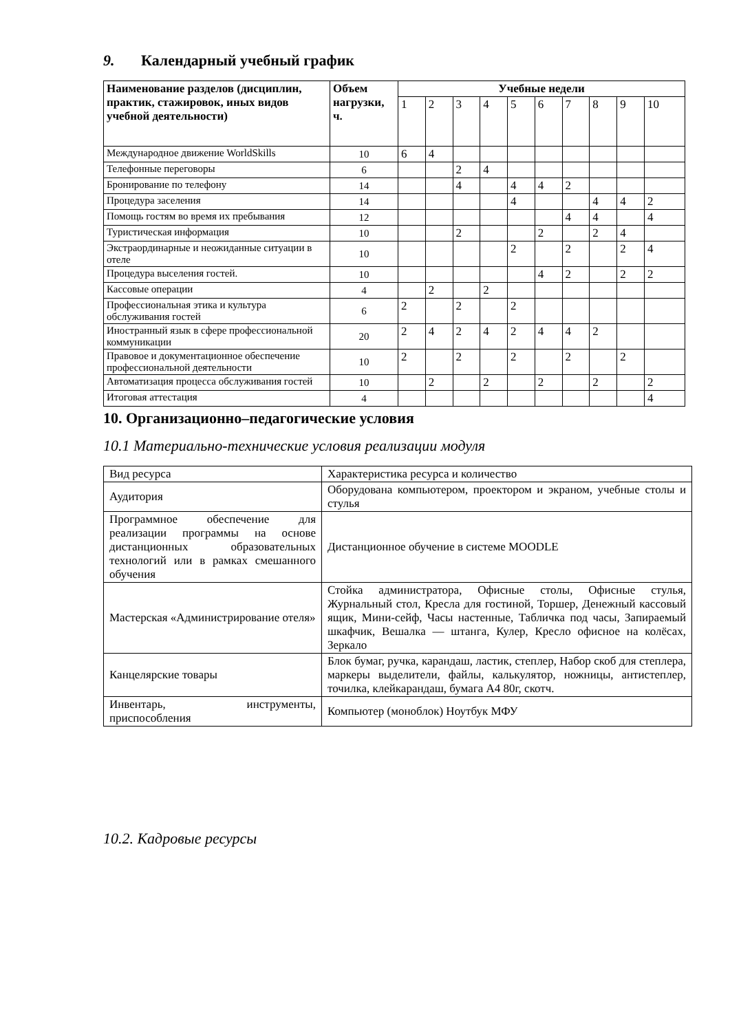9. Календарный учебный график
| Наименование разделов (дисциплин, практик, стажировок, иных видов учебной деятельности) | Объем нагрузки, ч. | Учебные недели | | | | | | | | | |
| --- | --- | --- | --- | --- | --- | --- | --- | --- | --- | --- | --- |
| | | 1 | 2 | 3 | 4 | 5 | 6 | 7 | 8 | 9 | 10 |
| Международное движение WorldSkills | 10 | 6 | 4 | | | | | | | | |
| Телефонные переговоры | 6 | | | 2 | 4 | | | | | | |
| Бронирование по телефону | 14 | | | 4 | | 4 | 4 | 2 | | | |
| Процедура заселения | 14 | | | | | 4 | | | 4 | 4 | 2 |
| Помощь гостям во время их пребывания | 12 | | | | | | | 4 | 4 | | 4 |
| Туристическая информация | 10 | | | 2 | | | 2 | | 2 | 4 | |
| Экстраординарные и неожиданные ситуации в отеле | 10 | | | | | 2 | | 2 | | 2 | 4 |
| Процедура выселения гостей. | 10 | | | | | | 4 | 2 | | 2 | 2 |
| Кассовые операции | 4 | | 2 | | 2 | | | | | | |
| Профессиональная этика и культура обслуживания гостей | 6 | 2 | | 2 | | 2 | | | | | |
| Иностранный язык в сфере профессиональной коммуникации | 20 | 2 | 4 | 2 | 4 | 2 | 4 | 4 | 2 | | |
| Правовое и документационное обеспечение профессиональной деятельности | 10 | 2 | | 2 | | 2 | | 2 | | 2 | |
| Автоматизация процесса обслуживания гостей | 10 | | 2 | | 2 | | 2 | | 2 | | 2 |
| Итоговая аттестация | 4 | | | | | | | | | | 4 |
10. Организационно–педагогические условия
10.1 Материально-технические условия реализации модуля
| Вид ресурса | Характеристика ресурса и количество |
| Аудитория | Оборудована компьютером, проектором и экраном, учебные столы и стулья |
| Программное обеспечение для реализации программы на основе дистанционных образовательных технологий или в рамках смешанного обучения | Дистанционное обучение в системе MOODLE |
| Мастерская «Администрирование отеля» | Стойка администратора, Офисные столы, Офисные стулья, Журнальный стол, Кресла для гостиной, Торшер, Денежный кассовый ящик, Мини-сейф, Часы настенные, Табличка под часы, Запираемый шкафчик, Вешалка — штанга, Кулер, Кресло офисное на колёсах, Зеркало |
| Канцелярские товары | Блок бумаг, ручка, карандаш, ластик, степлер, Набор скоб для степлера, маркеры выделители, файлы, калькулятор, ножницы, антистеплер, точилка, клейкарандаш, бумага А4 80г, скотч. |
| Инвентарь, инструменты, приспособления | Компьютер (моноблок) Ноутбук МФУ |
10.2. Кадровые ресурсы